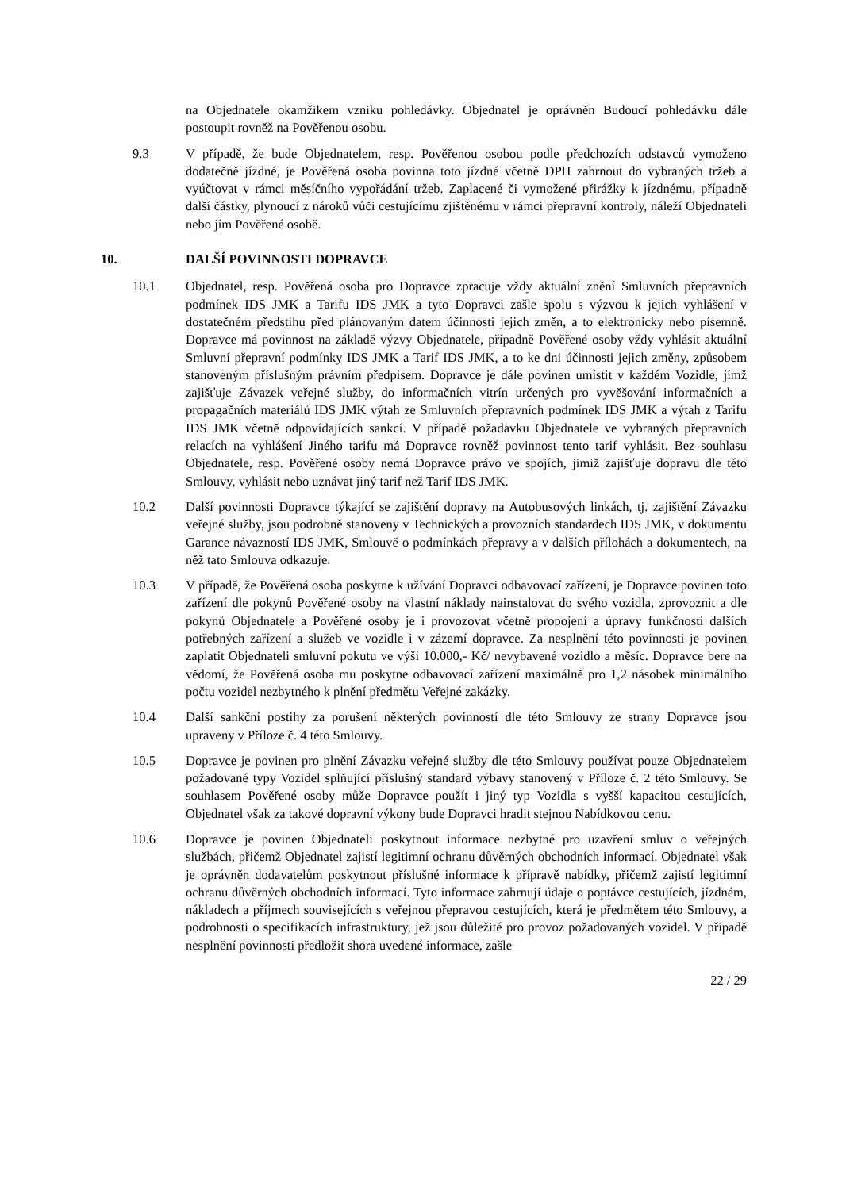na Objednatele okamžikem vzniku pohledávky. Objednatel je oprávněn Budoucí pohledávku dále postoupit rovněž na Pověřenou osobu.
9.3 V případě, že bude Objednatelem, resp. Pověřenou osobou podle předchozích odstavců vymoženo dodatečně jízdné, je Pověřená osoba povinna toto jízdné včetně DPH zahrnout do vybraných tržeb a vyúčtovat v rámci měsíčního vypořádání tržeb. Zaplacené či vymožené přirážky k jízdnému, případně další částky, plynoucí z nároků vůči cestujícímu zjištěnému v rámci přepravní kontroly, náleží Objednateli nebo jím Pověřené osobě.
10. DALŠÍ POVINNOSTI DOPRAVCE
10.1 Objednatel, resp. Pověřená osoba pro Dopravce zpracuje vždy aktuální znění Smluvních přepravních podmínek IDS JMK a Tarifu IDS JMK a tyto Dopravci zašle spolu s výzvou k jejich vyhlášení v dostatečném předstihu před plánovaným datem účinnosti jejich změn, a to elektronicky nebo písemně. Dopravce má povinnost na základě výzvy Objednatele, případně Pověřené osoby vždy vyhlásit aktuální Smluvní přepravní podmínky IDS JMK a Tarif IDS JMK, a to ke dni účinnosti jejich změny, způsobem stanoveným příslušným právním předpisem. Dopravce je dále povinen umístit v každém Vozidle, jímž zajišťuje Závazek veřejné služby, do informačních vitrín určených pro vyvěšování informačních a propagačních materiálů IDS JMK výtah ze Smluvních přepravních podmínek IDS JMK a výtah z Tarifu IDS JMK včetně odpovídajících sankcí. V případě požadavku Objednatele ve vybraných přepravních relacích na vyhlášení Jiného tarifu má Dopravce rovněž povinnost tento tarif vyhlásit. Bez souhlasu Objednatele, resp. Pověřené osoby nemá Dopravce právo ve spojích, jimiž zajišťuje dopravu dle této Smlouvy, vyhlásit nebo uznávat jiný tarif než Tarif IDS JMK.
10.2 Další povinnosti Dopravce týkající se zajištění dopravy na Autobusových linkách, tj. zajištění Závazku veřejné služby, jsou podrobně stanoveny v Technických a provozních standardech IDS JMK, v dokumentu Garance návazností IDS JMK, Smlouvě o podmínkách přepravy a v dalších přílohách a dokumentech, na něž tato Smlouva odkazuje.
10.3 V případě, že Pověřená osoba poskytne k užívání Dopravci odbavovací zařízení, je Dopravce povinen toto zařízení dle pokynů Pověřené osoby na vlastní náklady nainstalovat do svého vozidla, zprovoznit a dle pokynů Objednatele a Pověřené osoby je i provozovat včetně propojení a úpravy funkčnosti dalších potřebných zařízení a služeb ve vozidle i v zázemí dopravce. Za nesplnění této povinnosti je povinen zaplatit Objednateli smluvní pokutu ve výši 10.000,- Kč/ nevybavené vozidlo a měsíc. Dopravce bere na vědomí, že Pověřená osoba mu poskytne odbavovací zařízení maximálně pro 1,2 násobek minimálního počtu vozidel nezbytného k plnění předmětu Veřejné zakázky.
10.4 Další sankční postihy za porušení některých povinností dle této Smlouvy ze strany Dopravce jsou upraveny v Příloze č. 4 této Smlouvy.
10.5 Dopravce je povinen pro plnění Závazku veřejné služby dle této Smlouvy používat pouze Objednatelem požadované typy Vozidel splňující příslušný standard výbavy stanovený v Příloze č. 2 této Smlouvy. Se souhlasem Pověřené osoby může Dopravce použít i jiný typ Vozidla s vyšší kapacitou cestujících, Objednatel však za takové dopravní výkony bude Dopravci hradit stejnou Nabídkovou cenu.
10.6 Dopravce je povinen Objednateli poskytnout informace nezbytné pro uzavření smluv o veřejných službách, přičemž Objednatel zajistí legitimní ochranu důvěrných obchodních informací. Objednatel však je oprávněn dodavatelům poskytnout příslušné informace k přípravě nabídky, přičemž zajistí legitimní ochranu důvěrných obchodních informací. Tyto informace zahrnují údaje o poptávce cestujících, jízdném, nákladech a příjmech souvisejících s veřejnou přepravou cestujících, která je předmětem této Smlouvy, a podrobnosti o specifikacích infrastruktury, jež jsou důležité pro provoz požadovaných vozidel. V případě nesplnění povinnosti předložit shora uvedené informace, zašle
22 / 29